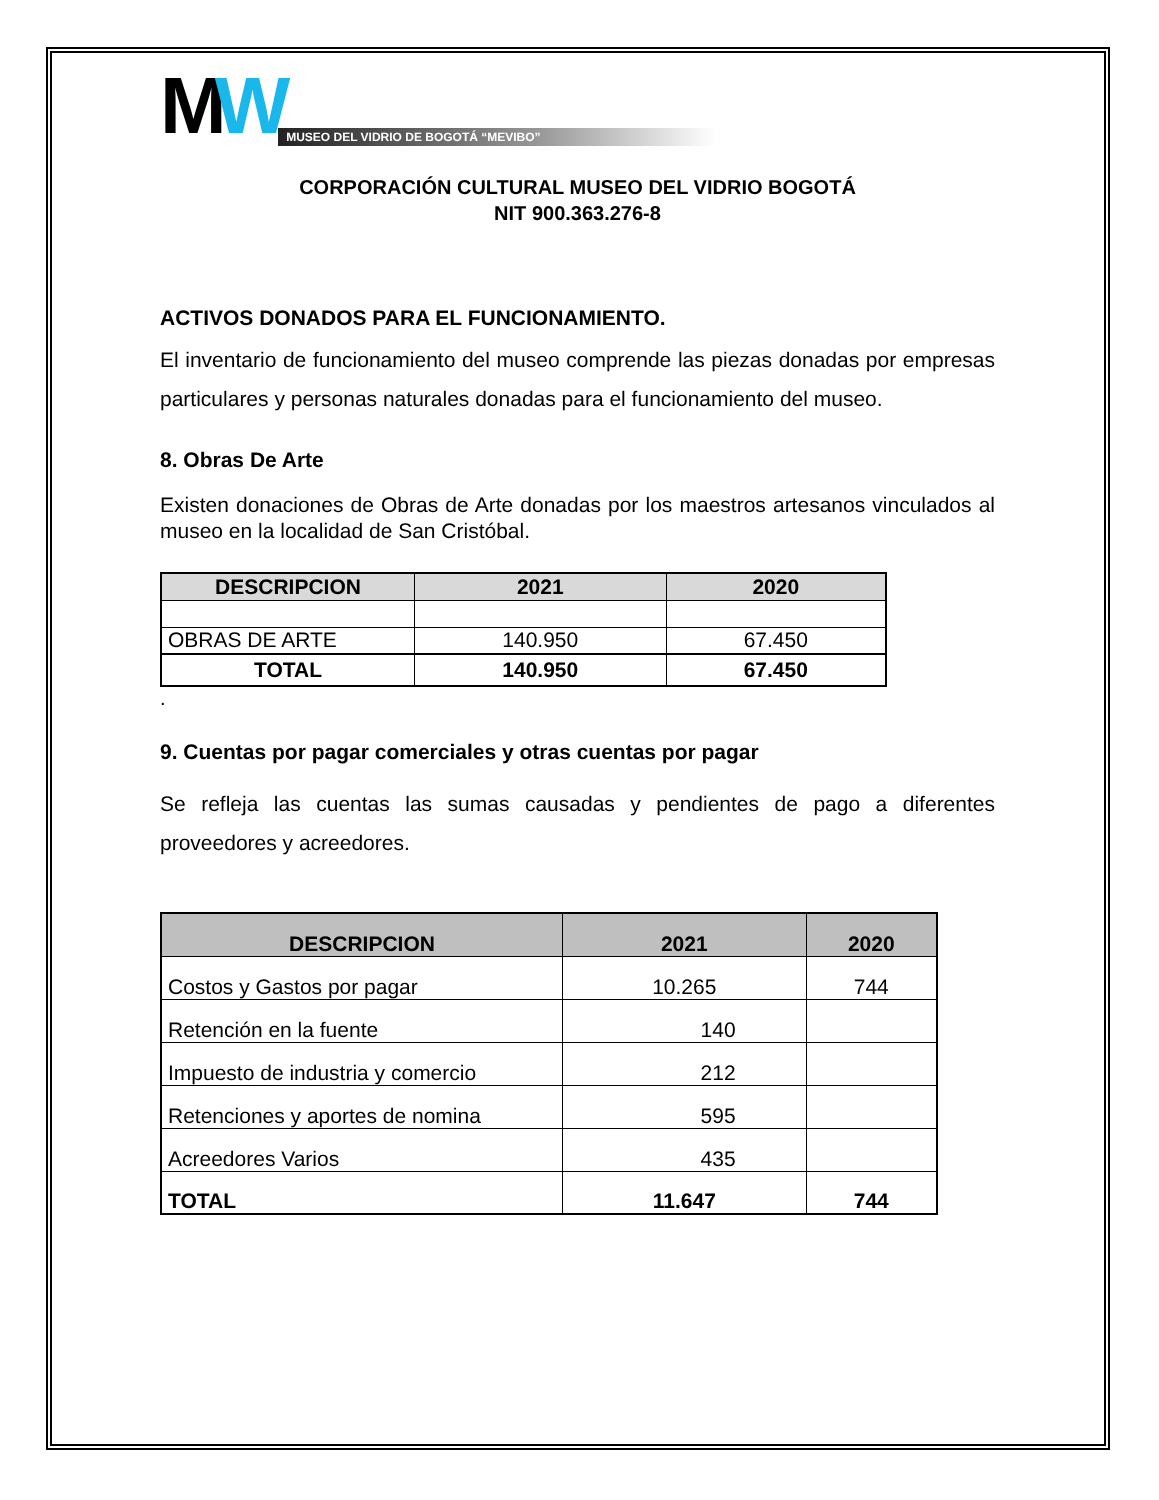MW
MUSEO DEL VIDRIO DE BOGOTÁ “MEVIBO”
CORPORACIÓN CULTURAL MUSEO DEL VIDRIO BOGOTÁ
NIT 900.363.276-8
ACTIVOS DONADOS PARA EL FUNCIONAMIENTO.
El inventario de funcionamiento del museo comprende las piezas donadas por empresas particulares y personas naturales donadas para el funcionamiento del museo.
8. Obras De Arte
Existen donaciones de Obras de Arte donadas por los maestros artesanos vinculados al museo en la localidad de San Cristóbal.
| DESCRIPCION | 2021 | 2020 |
| --- | --- | --- |
| OBRAS DE ARTE | 140.950 | 67.450 |
| TOTAL | 140.950 | 67.450 |
.
9. Cuentas por pagar comerciales y otras cuentas por pagar
Se refleja las cuentas las sumas causadas y pendientes de pago a diferentes proveedores y acreedores.
| DESCRIPCION | 2021 | 2020 |
| --- | --- | --- |
| Costos y Gastos por pagar | 10.265 | 744 |
| Retención en la fuente | 140 | |
| Impuesto de industria y comercio | 212 | |
| Retenciones y aportes de nomina | 595 | |
| Acreedores Varios | 435 | |
| TOTAL | 11.647 | 744 |